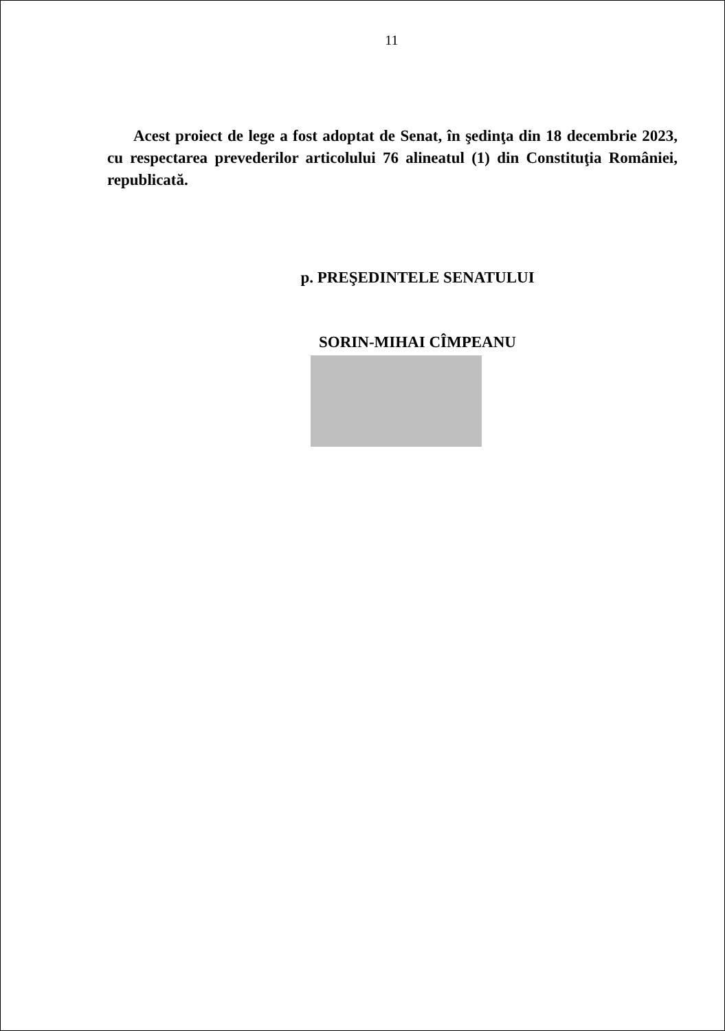11
Acest proiect de lege a fost adoptat de Senat, în şedinţa din 18 decembrie 2023, cu respectarea prevederilor articolului 76 alineatul (1) din Constituţia României, republicată.
p. PREŞEDINTELE SENATULUI
SORIN-MIHAI CÎMPEANU